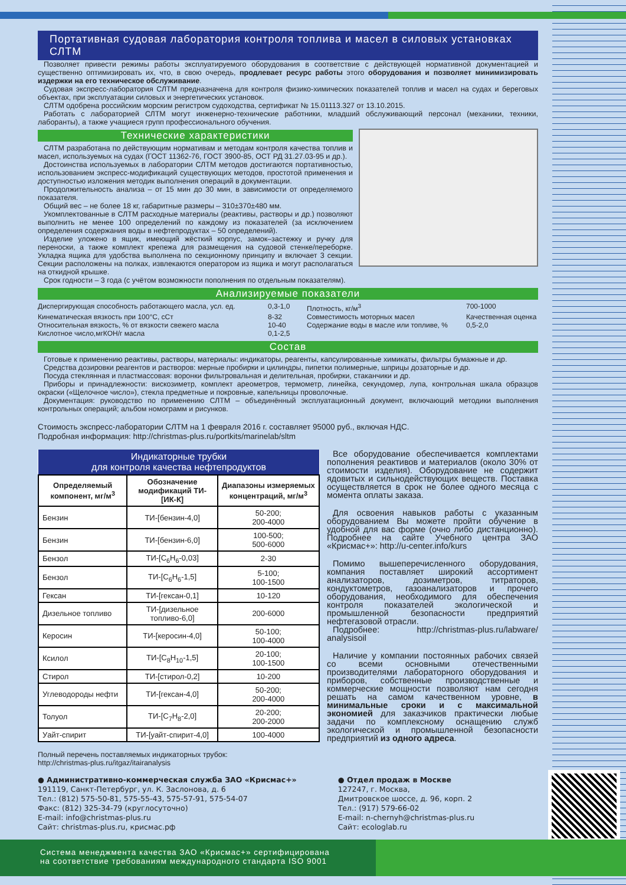Портативная судовая лаборатория контроля топлива и масел в силовых установках СЛТМ
Позволяет привести режимы работы эксплуатируемого оборудования в соответствие с действующей нормативной документацией и существенно оптимизировать их, что, в свою очередь, продлевает ресурс работы этого оборудования и позволяет минимизировать издержки на его техническое обслуживание.
Судовая экспресс-лаборатория СЛТМ предназначена для контроля физико-химических показателей топлив и масел на судах и береговых объектах, при эксплуатации силовых и энергетических установок.
СЛТМ одобрена российским морским регистром судоходства, сертификат № 15.01113.327 от 13.10.2015.
Работать с лабораторией СЛТМ могут инженерно-технические работники, младший обслуживающий персонал (механики, техники, лаборанты), а также учащиеся групп профессионального обучения.
Технические характеристики
СЛТМ разработана по действующим нормативам и методам контроля качества топлив и масел, используемых на судах (ГОСТ 11362-76, ГОСТ 3900-85, ОСТ РД 31.27.03-95 и др.).
Достоинства используемых в лаборатории СЛТМ методов достигаются портативностью, использованием экспресс-модификаций существующих методов, простотой применения и доступностью изложения методик выполнения операций в документации.
Продолжительность анализа – от 15 мин до 30 мин, в зависимости от определяемого показателя.
Общий вес – не более 18 кг, габаритные размеры – 310±370±480 мм.
Укомплектованные в СЛТМ расходные материалы (реактивы, растворы и др.) позволяют выполнить не менее 100 определений по каждому из показателей (за исключением определения содержания воды в нефтепродуктах – 50 определений).
Изделие уложено в ящик, имеющий жёсткий корпус, замок–застежку и ручку для переноски, а также комплект крепежа для размещения на судовой стенке/переборке. Укладка ящика для удобства выполнена по секционному принципу и включает 3 секции. Секции расположены на полках, извлекаются оператором из ящика и могут располагаться на откидной крышке.
Срок годности – 3 года (с учётом возможности пополнения по отдельным показателям).
Анализируемые показатели
Диспергирующая способность работающего масла, усл. ед. 0,3-1,0 Плотность, кг/м<sup>3</sup> 700-1000 Кинематическая вязкость при 100°С, сСт 8-32 Совместимость моторных масел Качественная оценка Относительная вязкость, % от вязкости свежего масла 10-40 Содержание воды в масле или топливе, % 0,5-2,0 Кислотное число,мгКОН/г масла 0,1-2,5
Состав
Готовые к применению реактивы, растворы, материалы: индикаторы, реагенты, капсулированные химикаты, фильтры бумажные и др.
Средства дозировки реагентов и растворов: мерные пробирки и цилиндры, пипетки полимерные, шприцы дозаторные и др.
Посуда стеклянная и пластмассовая: воронки фильтровальная и делительная, пробирки, стаканчики и др.
Приборы и принадлежности: вискозиметр, комплект ареометров, термометр, линейка, секундомер, лупа, контрольная шкала образцов окраски («Щелочное число»), стекла предметные и покровные, капельницы проволочные.
Документация: руководство по применению СЛТМ – объединённый эксплуатационный документ, включающий методики выполнения контрольных операций; альбом номограмм и рисунков.
Стоимость экспресс-лаборатории СЛТМ на 1 февраля 2016 г. составляет 95000 руб., включая НДС.
Подробная информация: http://christmas-plus.ru/portkits/marinelab/sltm
| Индикаторные трубки для контроля качества нефтепродуктов | | |
| --- | --- | --- |
| Определяемый компонент, мг/м<sup>3</sup> | Обозначение модификаций ТИ-[ИК-К] | Диапазоны измеряемых концентраций, мг/м<sup>3</sup> |
| Бензин | ТИ-[бензин-4,0] | 50-200; 200-4000 |
| Бензин | ТИ-[бензин-6,0] | 100-500; 500-6000 |
| Бензол | ТИ-[C<sub>6</sub>H<sub>6</sub>-0,03] | 2-30 |
| Бензол | ТИ-[C<sub>6</sub>H<sub>6</sub>-1,5] | 5-100; 100-1500 |
| Гексан | ТИ-[гексан-0,1] | 10-120 |
| Дизельное топливо | ТИ-[дизельное топливо-6,0] | 200-6000 |
| Керосин | ТИ-[керосин-4,0] | 50-100; 100-4000 |
| Ксилол | ТИ-[C<sub>8</sub>H<sub>10</sub>-1,5] | 20-100; 100-1500 |
| Стирол | ТИ-[стирол-0,2] | 10-200 |
| Углеводороды нефти | ТИ-[гексан-4,0] | 50-200; 200-4000 |
| Толуол | ТИ-[C<sub>7</sub>H<sub>8</sub>-2,0] | 20-200; 200-2000 |
| Уайт-спирит | ТИ-[уайт-спирит-4,0] | 100-4000 |
Полный перечень поставляемых индикаторных трубок:
http://christmas-plus.ru/itgaz/itairanalysis
Все оборудование обеспечивается комплектами пополнения реактивов и материалов (около 30% от стоимости изделия). Оборудование не содержит ядовитых и сильнодействующих веществ. Поставка осуществляется в срок не более одного месяца с момента оплаты заказа.
Для освоения навыков работы с указанным оборудованием Вы можете пройти обучение в удобной для вас форме (очно либо дистанционно). Подробнее на сайте Учебного центра ЗАО «Крисмас+»: http://u-center.info/kurs
Помимо вышеперечисленного оборудования, компания поставляет широкий ассортимент анализаторов, дозиметров, титраторов, кондуктометров, газоанализаторов и прочего оборудования, необходимого для обеспечения контроля показателей экологической и промышленной безопасности предприятий нефтегазовой отрасли.
Подробнее: http://christmas-plus.ru/labware/ analysisoil
Наличие у компании постоянных рабочих связей со всеми основными отечественными производителями лабораторного оборудования и приборов, собственные производственные и коммерческие мощности позволяют нам сегодня решать на самом качественном уровне, в минимальные сроки и с максимальной экономией для заказчиков практически любые задачи по комплексному оснащению служб экологической и промышленной безопасности предприятий из одного адреса.
● Административно-коммерческая служба ЗАО «Крисмас+»
191119, Санкт-Петербург, ул. К. Заслонова, д. 6
Тел.: (812) 575-50-81, 575-55-43, 575-57-91, 575-54-07
Факс: (812) 325-34-79 (круглосуточно)
E-mail: info@christmas-plus.ru
Сайт: christmas-plus.ru, крисмас.рф
● Отдел продаж в Москве
127247, г. Москва,
Дмитровское шоссе, д. 96, корп. 2
Тел.: (917) 579-66-02
E-mail: n-chernyh@christmas-plus.ru
Сайт: ecologlab.ru
Система менеджмента качества ЗАО «Крисмас+» сертифицирована
на соответствие требованиям международного стандарта ISO 9001